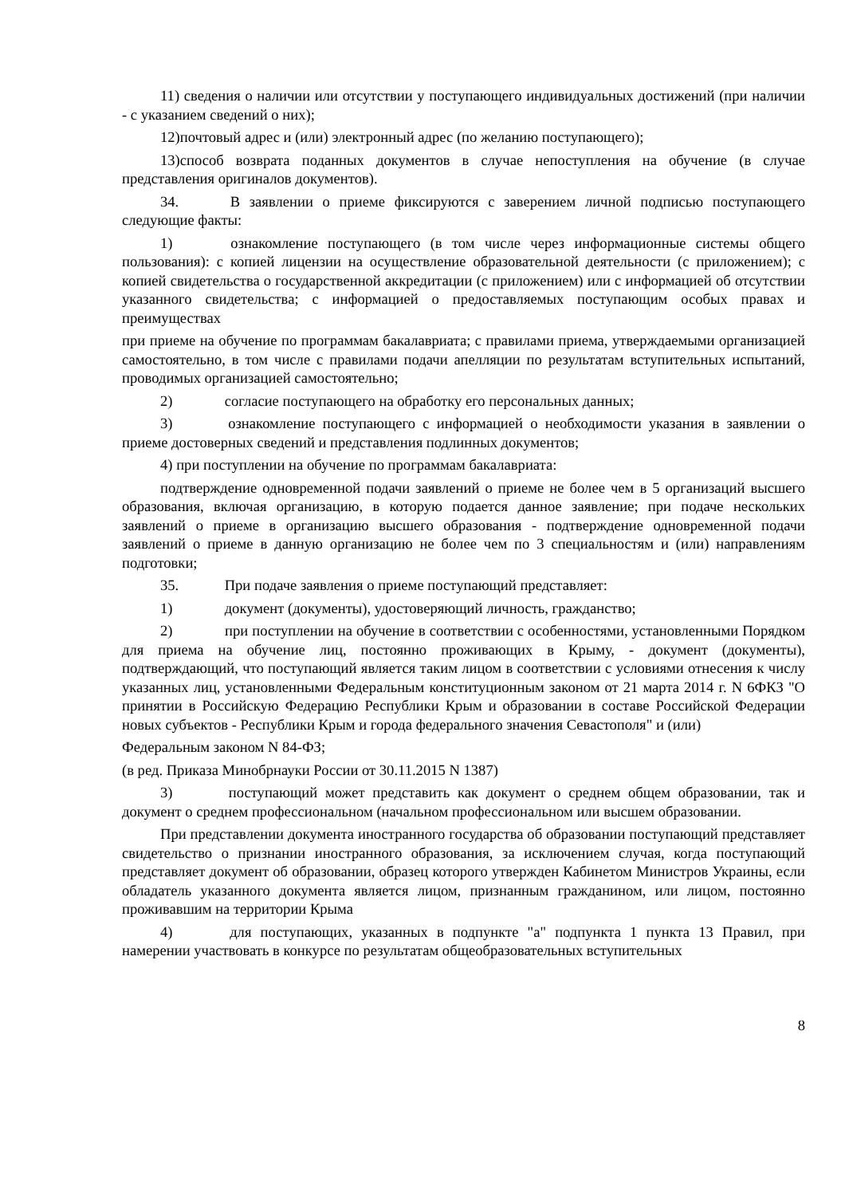11) сведения о наличии или отсутствии у поступающего индивидуальных достижений (при наличии - с указанием сведений о них);
12)почтовый адрес и (или) электронный адрес (по желанию поступающего);
13)способ возврата поданных документов в случае непоступления на обучение (в случае представления оригиналов документов).
34. В заявлении о приеме фиксируются с заверением личной подписью поступающего следующие факты:
1) ознакомление поступающего (в том числе через информационные системы общего пользования): с копией лицензии на осуществление образовательной деятельности (с приложением); с копией свидетельства о государственной аккредитации (с приложением) или с информацией об отсутствии указанного свидетельства; с информацией о предоставляемых поступающим особых правах и преимуществах
при приеме на обучение по программам бакалавриата; с правилами приема, утверждаемыми организацией самостоятельно, в том числе с правилами подачи апелляции по результатам вступительных испытаний, проводимых организацией самостоятельно;
2) согласие поступающего на обработку его персональных данных;
3) ознакомление поступающего с информацией о необходимости указания в заявлении о приеме достоверных сведений и представления подлинных документов;
4) при поступлении на обучение по программам бакалавриата:
подтверждение одновременной подачи заявлений о приеме не более чем в 5 организаций высшего образования, включая организацию, в которую подается данное заявление; при подаче нескольких заявлений о приеме в организацию высшего образования - подтверждение одновременной подачи заявлений о приеме в данную организацию не более чем по 3 специальностям и (или) направлениям подготовки;
35. При подаче заявления о приеме поступающий представляет:
1) документ (документы), удостоверяющий личность, гражданство;
2) при поступлении на обучение в соответствии с особенностями, установленными Порядком для приема на обучение лиц, постоянно проживающих в Крыму, - документ (документы), подтверждающий, что поступающий является таким лицом в соответствии с условиями отнесения к числу указанных лиц, установленными Федеральным конституционным законом от 21 марта 2014 г. N 6ФКЗ "О принятии в Российскую Федерацию Республики Крым и образовании в составе Российской Федерации новых субъектов - Республики Крым и города федерального значения Севастополя" и (или)
Федеральным законом N 84-ФЗ;
(в ред. Приказа Минобрнауки России от 30.11.2015 N 1387)
3) поступающий может представить как документ о среднем общем образовании, так и документ о среднем профессиональном (начальном профессиональном или высшем образовании.
При представлении документа иностранного государства об образовании поступающий представляет свидетельство о признании иностранного образования, за исключением случая, когда поступающий представляет документ об образовании, образец которого утвержден Кабинетом Министров Украины, если обладатель указанного документа является лицом, признанным гражданином, или лицом, постоянно проживавшим на территории Крыма
4) для поступающих, указанных в подпункте "а" подпункта 1 пункта 13 Правил, при намерении участвовать в конкурсе по результатам общеобразовательных вступительных
8